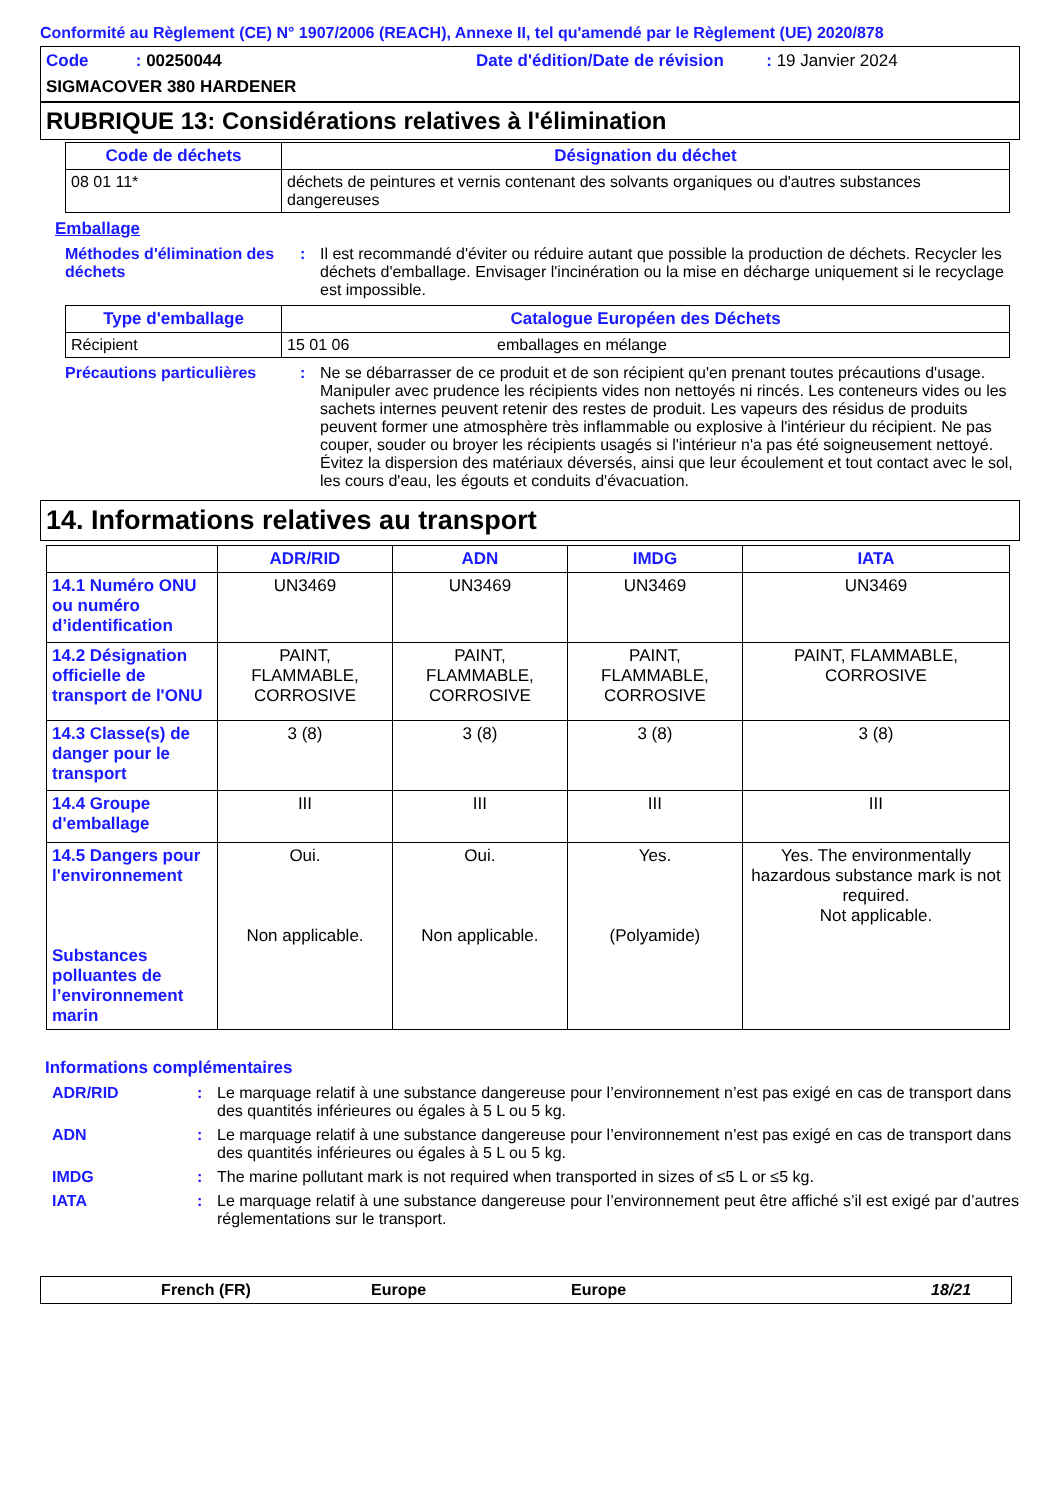Conformité au Règlement (CE) N° 1907/2006 (REACH), Annexe II, tel qu'amendé par le Règlement (UE) 2020/878
Code : 00250044 Date d'édition/Date de révision : 19 Janvier 2024
SIGMACOVER 380 HARDENER
RUBRIQUE 13: Considérations relatives à l'élimination
| Code de déchets | Désignation du déchet |
| --- | --- |
| 08 01 11* | déchets de peintures et vernis contenant des solvants organiques ou d'autres substances dangereuses |
Emballage
Méthodes d'élimination des déchets
: Il est recommandé d'éviter ou réduire autant que possible la production de déchets. Recycler les déchets d'emballage. Envisager l'incinération ou la mise en décharge uniquement si le recyclage est impossible.
| Type d'emballage | Catalogue Européen des Déchets | |
| --- | --- | --- |
| Récipient | 15 01 06 | emballages en mélange |
Précautions particulières
: Ne se débarrasser de ce produit et de son récipient qu'en prenant toutes précautions d'usage. Manipuler avec prudence les récipients vides non nettoyés ni rincés. Les conteneurs vides ou les sachets internes peuvent retenir des restes de produit. Les vapeurs des résidus de produits peuvent former une atmosphère très inflammable ou explosive à l'intérieur du récipient. Ne pas couper, souder ou broyer les récipients usagés si l'intérieur n'a pas été soigneusement nettoyé. Évitez la dispersion des matériaux déversés, ainsi que leur écoulement et tout contact avec le sol, les cours d'eau, les égouts et conduits d'évacuation.
14. Informations relatives au transport
| | ADR/RID | ADN | IMDG | IATA |
| --- | --- | --- | --- | --- |
| 14.1 Numéro ONU ou numéro d’identification | UN3469 | UN3469 | UN3469 | UN3469 |
| 14.2 Désignation officielle de transport de l'ONU | PAINT, FLAMMABLE, CORROSIVE | PAINT, FLAMMABLE, CORROSIVE | PAINT, FLAMMABLE, CORROSIVE | PAINT, FLAMMABLE, CORROSIVE |
| 14.3 Classe(s) de danger pour le transport | 3 (8) | 3 (8) | 3 (8) | 3 (8) |
| 14.4 Groupe d'emballage | III | III | III | III |
| 14.5 Dangers pour l'environnement Substances polluantes de l’environnement marin | Oui. Non applicable. | Oui. Non applicable. | Yes. (Polyamide) | Yes. The environmentally hazardous substance mark is not required. Not applicable. |
Informations complémentaires
ADR/RID : Le marquage relatif à une substance dangereuse pour l’environnement n’est pas exigé en cas de transport dans des quantités inférieures ou égales à 5 L ou 5 kg.
ADN : Le marquage relatif à une substance dangereuse pour l’environnement n’est pas exigé en cas de transport dans des quantités inférieures ou égales à 5 L ou 5 kg.
IMDG : The marine pollutant mark is not required when transported in sizes of ≤5 L or ≤5 kg.
IATA : Le marquage relatif à une substance dangereuse pour l’environnement peut être affiché s’il est exigé par d’autres réglementations sur le transport.
French (FR) Europe Europe 18/21